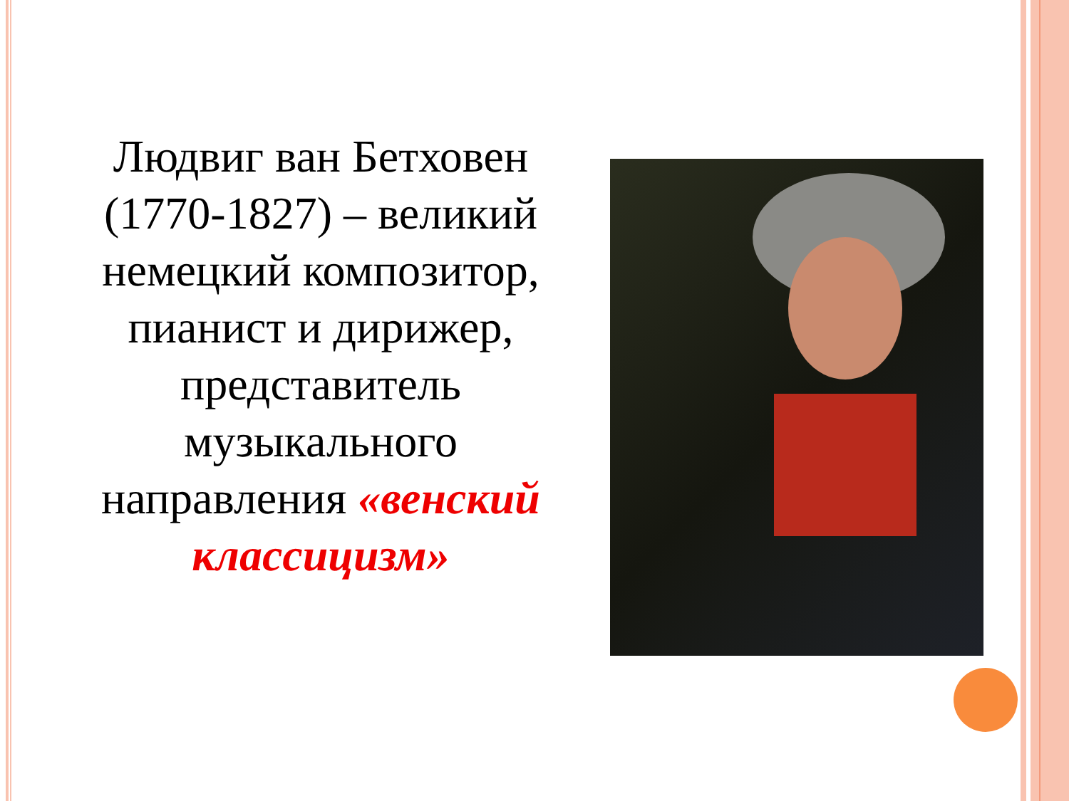Людвиг ван Бетховен (1770-1827) – великий немецкий композитор, пианист и дирижер, представитель музыкального направления «венский классицизм»